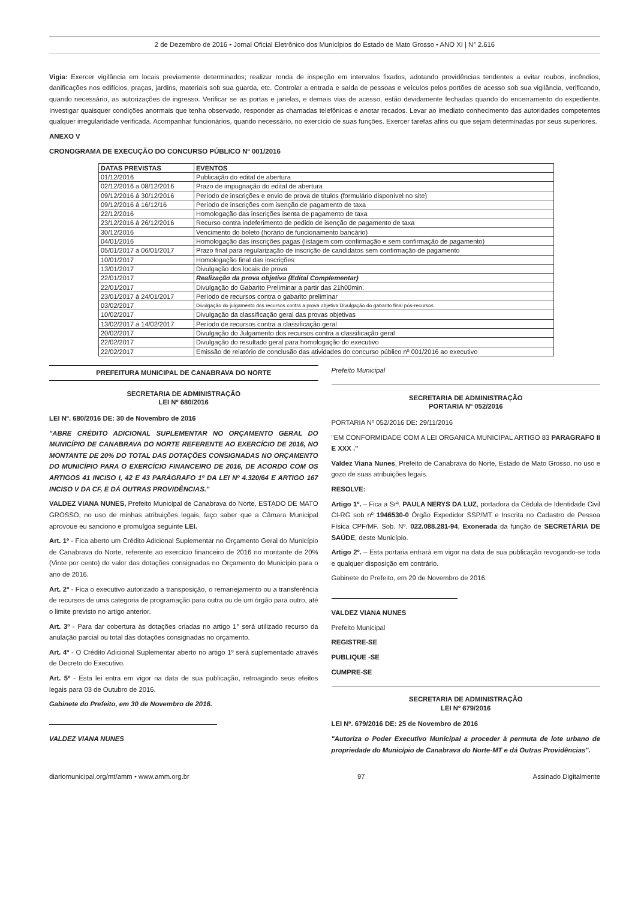2 de Dezembro de 2016 • Jornal Oficial Eletrônico dos Municípios do Estado de Mato Grosso • ANO XI | N° 2.616
Vigia: Exercer vigilância em locais previamente determinados; realizar ronda de inspeção em intervalos fixados, adotando providências tendentes a evitar roubos, incêndios, danificações nos edifícios, praças, jardins, materiais sob sua guarda, etc. Controlar a entrada e saída de pessoas e veículos pelos portões de acesso sob sua vigilância, verificando, quando necessário, as autorizações de ingresso. Verificar se as portas e janelas, e demais vias de acesso, estão devidamente fechadas quando do encerramento do expediente. Investigar quaisquer condições anormais que tenha observado, responder as chamadas telefônicas e anotar recados. Levar ao imediato conhecimento das autoridades competentes qualquer irregularidade verificada. Acompanhar funcionários, quando necessário, no exercício de suas funções. Exercer tarefas afins ou que sejam determinadas por seus superiores.
ANEXO V
CRONOGRAMA DE EXECUÇÃO DO CONCURSO PÚBLICO Nº 001/2016
| DATAS PREVISTAS | EVENTOS |
| --- | --- |
| 01/12/2016 | Publicação do edital de abertura |
| 02/12/2016 a 08/12/2016 | Prazo de impugnação do edital de abertura |
| 09/12/2016 á 30/12/2016 | Período de inscrições e envio de prova de títulos (formulário disponível no site) |
| 09/12/2016 á 16/12/16 | Período de inscrições com isenção de pagamento de taxa |
| 22/12/2016 | Homologação das inscrições isenta de pagamento de taxa |
| 23/12/2016 á 26/12/2016 | Recurso contra indeferimento de pedido de isenção de pagamento de taxa |
| 30/12/2016 | Vencimento do boleto (horário de funcionamento bancário) |
| 04/01/2016 | Homologação das inscrições pagas (listagem com confirmação e sem confirmação de pagamento) |
| 05/01/2017 á 06/01/2017 | Prazo final para regularização de inscrição de candidatos sem confirmação de pagamento |
| 10/01/2017 | Homologação final das inscrições |
| 13/01/2017 | Divulgação dos locais de prova |
| 22/01/2017 | Realização da prova objetiva (Edital Complementar) |
| 22/01/2017 | Divulgação do Gabarito Preliminar a partir das 21h00min. |
| 23/01/2017 á 24/01/2017 | Período de recursos contra o gabarito preliminar |
| 03/02/2017 | Divulgação do julgamento dos recursos contra a prova objetiva Divulgação do gabarito final pós-recursos |
| 10/02/2017 | Divulgação da classificação geral das provas objetivas |
| 13/02/2017 á 14/02/2017 | Período de recursos contra a classificação geral |
| 20/02/2017 | Divulgação do Julgamento dos recursos contra a classificação geral |
| 22/02/2017 | Divulgação do resultado geral para homologação do executivo |
| 22/02/2017 | Emissão de relatório de conclusão das atividades do concurso público nº 001/2016 ao executivo |
PREFEITURA MUNICIPAL DE CANABRAVA DO NORTE
SECRETARIA DE ADMINISTRAÇÃO
LEI Nº 680/2016
LEI Nº. 680/2016 DE: 30 de Novembro de 2016
"ABRE CRÉDITO ADICIONAL SUPLEMENTAR NO ORÇAMENTO GERAL DO MUNICÍPIO DE CANABRAVA DO NORTE REFERENTE AO EXERCÍCIO DE 2016, NO MONTANTE DE 20% DO TOTAL DAS DOTAÇÕES CONSIGNADAS NO ORÇAMENTO DO MUNICÍPIO PARA O EXERCÍCIO FINANCEIRO DE 2016, DE ACORDO COM OS ARTIGOS 41 INCISO I, 42 E 43 PARÁGRAFO 1º DA LEI Nº 4.320/64 E ARTIGO 167 INCISO V DA CF, E DÁ OUTRAS PROVIDÊNCIAS."
VALDEZ VIANA NUNES, Prefeito Municipal de Canabrava do Norte, ESTADO DE MATO GROSSO, no uso de minhas atribuições legais, faço saber que a Câmara Municipal aprovoue eu sanciono e promulgoa seguinte LEI.
Art. 1º - Fica aberto um Crédito Adicional Suplementar no Orçamento Geral do Município de Canabrava do Norte, referente ao exercício financeiro de 2016 no montante de 20% (Vinte por cento) do valor das dotações consignadas no Orçamento do Município para o ano de 2016.
Art. 2º - Fica o executivo autorizado a transposição, o remanejamento ou a transferência de recursos de uma categoria de programação para outra ou de um órgão para outro, até o limite previsto no artigo anterior.
Art. 3º - Para dar cobertura às dotações criadas no artigo 1° será utilizado recurso da anulação parcial ou total das dotações consignadas no orçamento.
Art. 4º - O Crédito Adicional Suplementar aberto no artigo 1º será suplementado através de Decreto do Executivo.
Art. 5º - Esta lei entra em vigor na data de sua publicação, retroagindo seus efeitos legais para 03 de Outubro de 2016.
Gabinete do Prefeito, em 30 de Novembro de 2016.
VALDEZ VIANA NUNES
Prefeito Municipal
SECRETARIA DE ADMINISTRAÇÃO
PORTARIA Nº 052/2016
PORTARIA Nº 052/2016 DE: 29/11/2016
"EM CONFORMIDADE COM A LEI ORGANICA MUNICIPAL ARTIGO 83 PARAGRAFO II E XXX ."
Valdez Viana Nunes, Prefeito de Canabrava do Norte, Estado de Mato Grosso, no uso e gozo de suas atribuições legais.
RESOLVE:
Artigo 1º. – Fica a Srª. PAULA NERYS DA LUZ, portadora da Cédula de Identidade Civil CI-RG sob nº 1946530-0 Órgão Expedidor SSP/MT e Inscrita no Cadastro de Pessoa Física CPF/MF. Sob. Nº. 022.088.281-94, Exonerada da função de SECRETÁRIA DE SAÚDE, deste Município.
Artigo 2º. – Esta portaria entrará em vigor na data de sua publicação revogando-se toda e qualquer disposição em contrário.
Gabinete do Prefeito, em 29 de Novembro de 2016.
VALDEZ VIANA NUNES
Prefeito Municipal
REGISTRE-SE
PUBLIQUE -SE
CUMPRE-SE
SECRETARIA DE ADMINISTRAÇÃO
LEI Nº 679/2016
LEI Nº. 679/2016 DE: 25 de Novembro de 2016
"Autoriza o Poder Executivo Municipal a proceder à permuta de lote urbano de propriedade do Município de Canabrava do Norte-MT e dá Outras Providências".
diariomunicipal.org/mt/amm • www.amm.org.br 97 Assinado Digitalmente